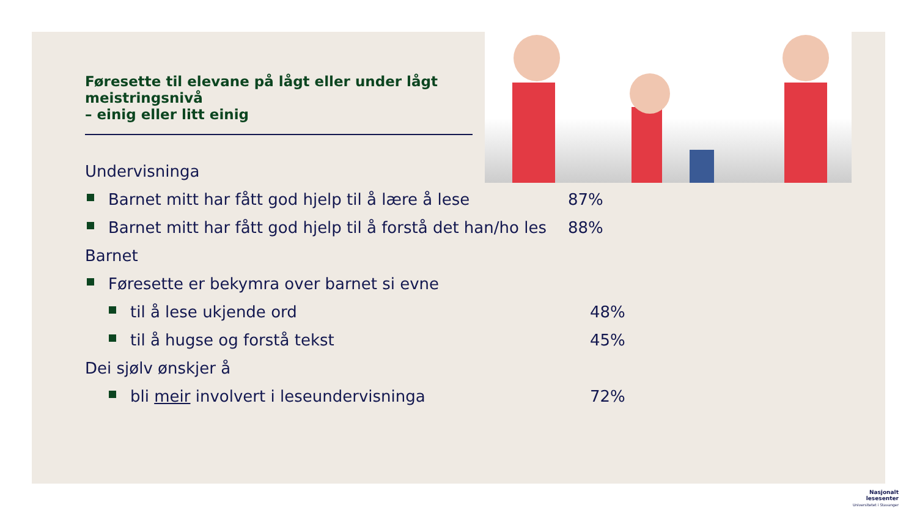Føresette til elevane på lågt eller under lågt meistringsnivå
– einig eller litt einig
Undervisninga
Barnet mitt har fått god hjelp til å lære å lese 87%
Barnet mitt har fått god hjelp til å forstå det han/ho les
88%
Barnet
Føresette er bekymra over barnet si evne
til å lese ukjende ord 48%
til å hugse og forstå tekst 45%
Dei sjølv ønskjer å
bli meir involvert i leseundervisninga 72%
Nasjonalt
lesesenter
Universitetet i Stavanger